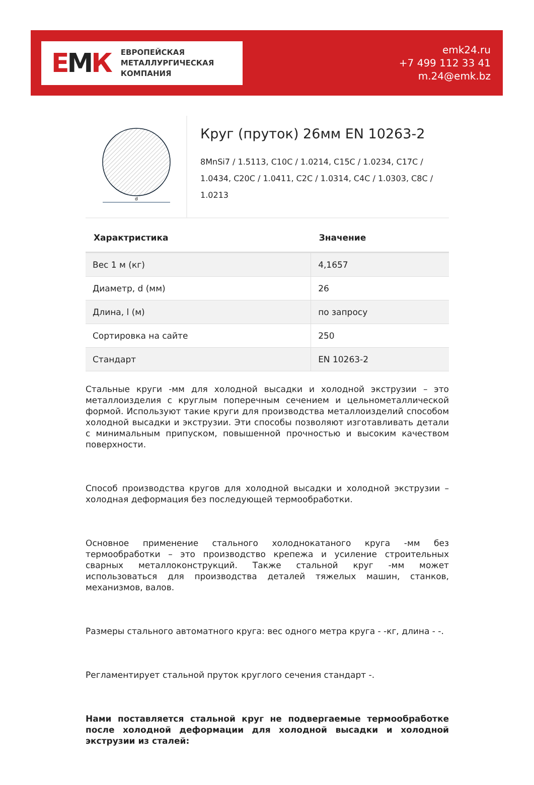ЕМК
ЕВРОПЕЙСКАЯ
МЕТАЛЛУРГИЧЕСКАЯ
КОМПАНИЯ
emk24.ru
+7 499 112 33 41
m.24@emk.bz
d
Круг (пруток) 26мм EN 10263-2
8MnSi7 / 1.5113, C10C / 1.0214, C15C / 1.0234, C17C / 1.0434, C20C / 1.0411, C2C / 1.0314, C4C / 1.0303, C8C / 1.0213
| Характристика | Значение |
| --- | --- |
| Вес 1 м (кг) | 4,1657 |
| Диаметр, d (мм) | 26 |
| Длина, l (м) | по запросу |
| Сортировка на сайте | 250 |
| Стандарт | EN 10263-2 |
Стальные круги -мм для холодной высадки и холодной экструзии – это металлоизделия с круглым поперечным сечением и цельнометаллической формой. Используют такие круги для производства металлоизделий способом холодной высадки и экструзии. Эти способы позволяют изготавливать детали с минимальным припуском, повышенной прочностью и высоким качеством поверхности.
Способ производства кругов для холодной высадки и холодной экструзии – холодная деформация без последующей термообработки.
Основное применение стального холоднокатаного круга -мм без термообработки – это производство крепежа и усиление строительных сварных металлоконструкций. Также стальной круг -мм может использоваться для производства деталей тяжелых машин, станков, механизмов, валов.
Размеры стального автоматного круга: вес одного метра круга - -кг, длина - -.
Регламентирует стальной пруток круглого сечения стандарт -.
Нами поставляется стальной круг не подвергаемые термообработке после холодной деформации для холодной высадки и холодной экструзии из сталей: